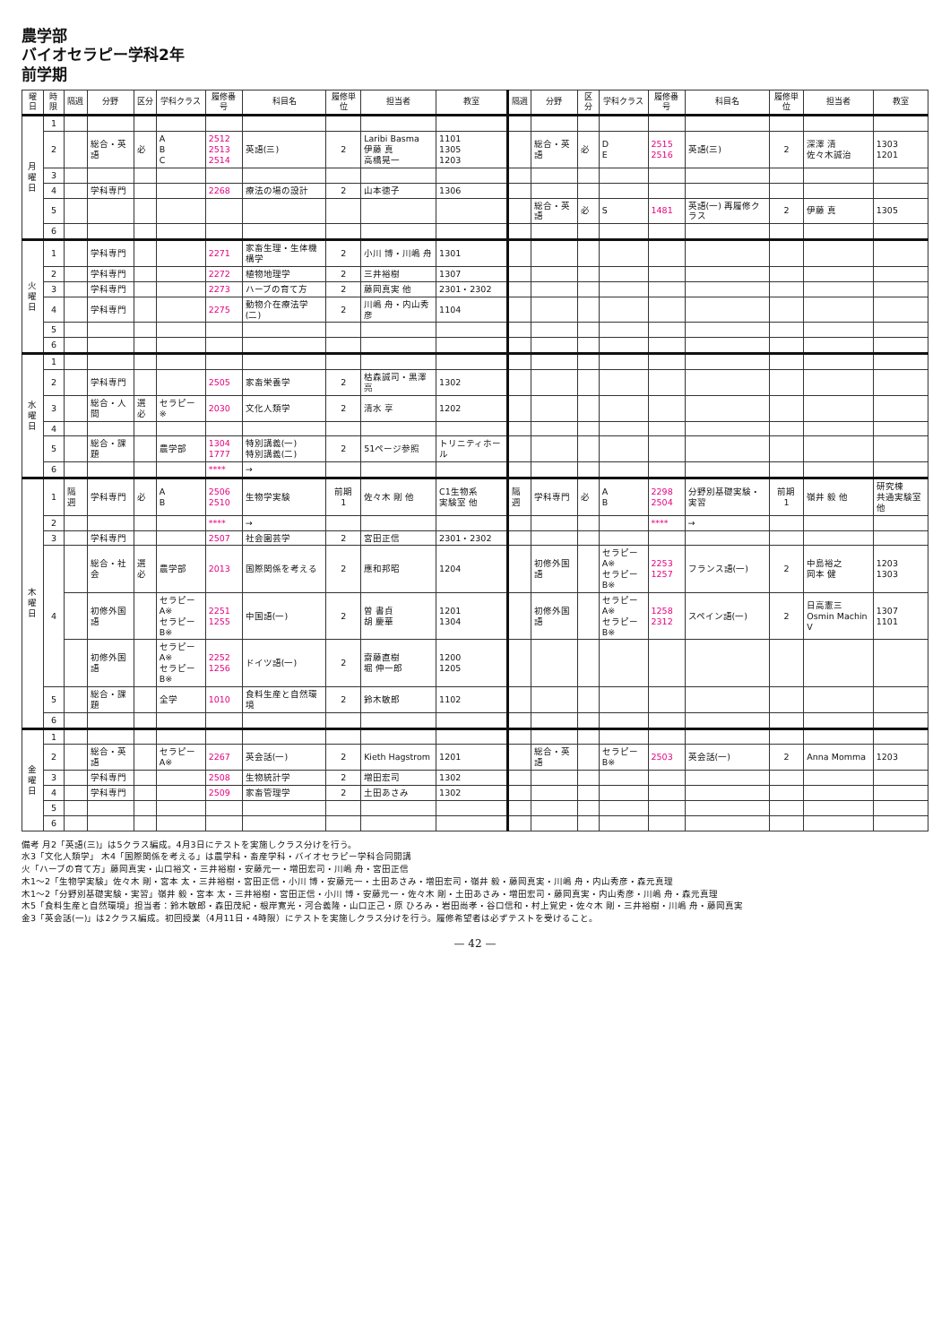農学部
バイオセラピー学科2年
前学期
| 曜日 | 時限 | 隔週 | 分野 | 区分 | 学科クラス | 履修番号 | 科目名 | 履修単位 | 担当者 | 教室 | 隔週 | 分野 | 区分 | 学科クラス | 履修番号 | 科目名 | 履修単位 | 担当者 | 教室 |
| --- | --- | --- | --- | --- | --- | --- | --- | --- | --- | --- | --- | --- | --- | --- | --- | --- | --- | --- | --- |
| 月 曜 日 | 1 | | | | | | | | | | | | | | | | | | |
| | 2 | | 総合・英語 | 必 | A B C | 2512 2513 2514 | 英語(三) | 2 | Laribi Basma 伊藤 真 高橋晃一 | 1101 1305 1203 | | 総合・英語 | 必 | D E | 2515 2516 | 英語(三) | 2 | 深澤 清 佐々木誠治 | 1303 1201 |
| | 3 | | | | | | | | | | | | | | | | | | |
| | 4 | | 学科専門 | | | 2268 | 療法の場の設計 | 2 | 山本徳子 | 1306 | | | | | | | | | |
| | 5 | | | | | | | | | | | 総合・英語 | 必 | S | 1481 | 英語(一) 再履修クラス | 2 | 伊藤 真 | 1305 |
| | 6 | | | | | | | | | | | | | | | | | | |
| 火 曜 日 | 1 | | 学科専門 | | | 2271 | 家畜生理・生体機構学 | 2 | 小川 博・川嶋 舟 | 1301 | | | | | | | | | |
| | 2 | | 学科専門 | | | 2272 | 植物地理学 | 2 | 三井裕樹 | 1307 | | | | | | | | | |
| | 3 | | 学科専門 | | | 2273 | ハーブの育て方 | 2 | 藤岡真実 他 | 2301・2302 | | | | | | | | | |
| | 4 | | 学科専門 | | | 2275 | 動物介在療法学(二) | 2 | 川嶋 舟・内山秀彦 | 1104 | | | | | | | | | |
| | 5 | | | | | | | | | | | | | | | | | | |
| | 6 | | | | | | | | | | | | | | | | | | |
| 水 曜 日 | 1 | | | | | | | | | | | | | | | | | | |
| | 2 | | 学科専門 | | | 2505 | 家畜栄養学 | 2 | 枯森誠司・黒澤 亮 | 1302 | | | | | | | | | |
| | 3 | | 総合・人間 | 選必 | セラピー※ | 2030 | 文化人類学 | 2 | 清水 享 | 1202 | | | | | | | | | |
| | 4 | | | | | | | | | | | | | | | | | | |
| | 5 | | 総合・課題 | | 農学部 | 1304 1777 | 特別講義(一) 特別講義(二) | 2 | 51ページ参照 | トリニティホール | | | | | | | | | |
| | 6 | | | | | **** | → | | | | | | | | | | | | |
| 木 曜 日 | 1 | 隔週 | 学科専門 | 必 | A B | 2506 2510 | 生物学実験 | 前期 1 | 佐々木 剛 他 | C1生物系 実験室 他 | 隔週 | 学科専門 | 必 | A B | 2298 2504 | 分野別基礎実験・実習 | 前期 1 | 嶺井 毅 他 | 研究棟 共通実験室他 |
| | 2 | | | | | **** | → | | | | | | | | **** | → | | | |
| | 3 | | 学科専門 | | | 2507 | 社会園芸学 | 2 | 宮田正信 | 2301・2302 | | | | | | | | | |
| | 4 | | 総合・社会 | 選必 | 農学部 | 2013 | 国際関係を考える | 2 | 應和邦昭 | 1204 | | 初修外国語 | | セラピーA※ セラピーB※ | 2253 1257 | フランス語(一) | 2 | 中島裕之 岡本 健 | 1203 1303 |
| | | | 初修外国語 | | セラピーA※ セラピーB※ | 2251 1255 | 中国語(一) | 2 | 曽 書貞 胡 慶華 | 1201 1304 | | 初修外国語 | | セラピーA※ セラピーB※ | 1258 2312 | スペイン語(一) | 2 | 日高憲三 Osmin Machin V | 1307 1101 |
| | | | 初修外国語 | | セラピーA※ セラピーB※ | 2252 1256 | ドイツ語(一) | 2 | 齋藤直樹 堀 伸一郎 | 1200 1205 | | | | | | | | | |
| | 5 | | 総合・課題 | | 全学 | 1010 | 食料生産と自然環境 | 2 | 鈴木敏郎 | 1102 | | | | | | | | | |
| | 6 | | | | | | | | | | | | | | | | | | |
| 金 曜 日 | 1 | | | | | | | | | | | | | | | | | | |
| | 2 | | 総合・英語 | | セラピーA※ | 2267 | 英会話(一) | 2 | Kieth Hagstrom | 1201 | | 総合・英語 | | セラピーB※ | 2503 | 英会話(一) | 2 | Anna Momma | 1203 |
| | 3 | | 学科専門 | | | 2508 | 生物統計学 | 2 | 増田宏司 | 1302 | | | | | | | | | |
| | 4 | | 学科専門 | | | 2509 | 家畜管理学 | 2 | 土田あさみ | 1302 | | | | | | | | | |
| | 5 | | | | | | | | | | | | | | | | | | |
| | 6 | | | | | | | | | | | | | | | | | | |
備考 月2「英語(三)」は5クラス編成。4月3日にテストを実施しクラス分けを行う。
水3「文化人類学」 木4「国際関係を考える」は農学科・畜産学科・バイオセラピー学科合同開講
火「ハーブの育て方」藤岡真実・山口裕文・三井裕樹・安藤元一・増田宏司・川嶋 舟・宮田正信
木1～2「生物学実験」佐々木 剛・宮本 太・三井裕樹・宮田正信・小川 博・安藤元一・土田あさみ・増田宏司・嶺井 毅・藤岡真実・川嶋 舟・内山秀彦・森元真理
木1～2「分野別基礎実験・実習」嶺井 毅・宮本 太・三井裕樹・宮田正信・小川 博・安藤元一・佐々木 剛・土田あさみ・増田宏司・藤岡真実・内山秀彦・川嶋 舟・森元真理
木5「食料生産と自然環境」担当者：鈴木敏郎・森田茂紀・根岸寛光・河合義隆・山口正己・原 ひろみ・岩田尚孝・谷口信和・村上覚史・佐々木 剛・三井裕樹・川嶋 舟・藤岡真実
金3「英会話(一)」は2クラス編成。初回授業（4月11日・4時限）にテストを実施しクラス分けを行う。履修希望者は必ずテストを受けること。
— 42 —